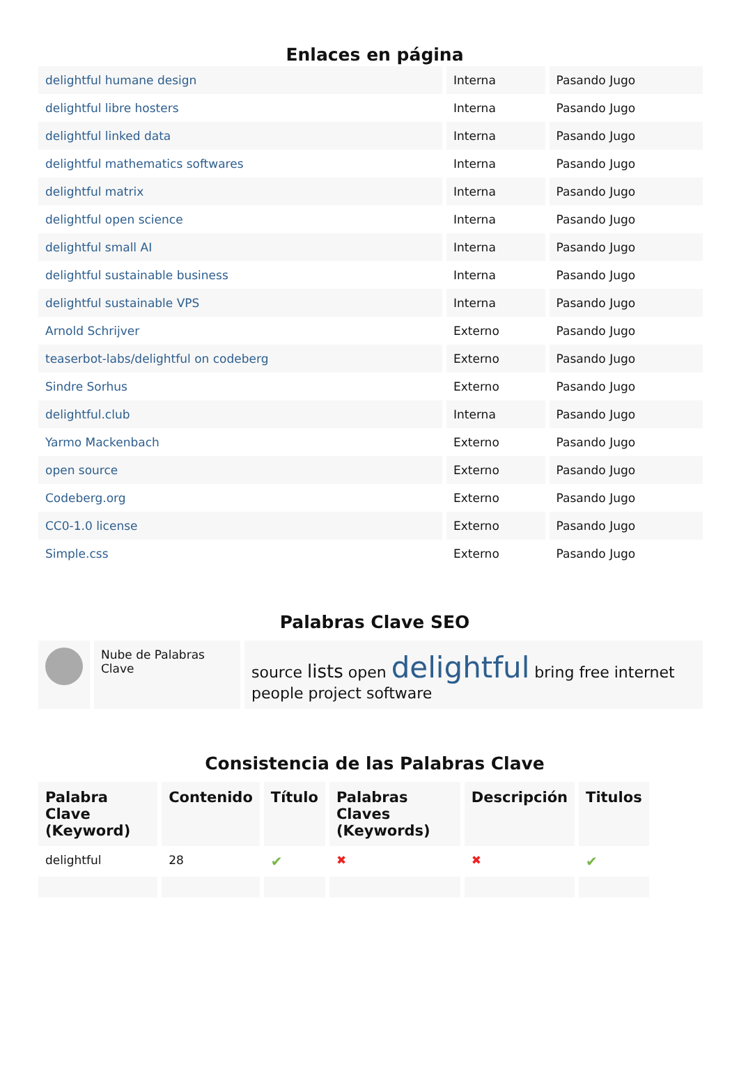Enlaces en página
| delightful humane design | Interna | Pasando Jugo |
| delightful libre hosters | Interna | Pasando Jugo |
| delightful linked data | Interna | Pasando Jugo |
| delightful mathematics softwares | Interna | Pasando Jugo |
| delightful matrix | Interna | Pasando Jugo |
| delightful open science | Interna | Pasando Jugo |
| delightful small AI | Interna | Pasando Jugo |
| delightful sustainable business | Interna | Pasando Jugo |
| delightful sustainable VPS | Interna | Pasando Jugo |
| Arnold Schrijver | Externo | Pasando Jugo |
| teaserbot-labs/delightful on codeberg | Externo | Pasando Jugo |
| Sindre Sorhus | Externo | Pasando Jugo |
| delightful.club | Interna | Pasando Jugo |
| Yarmo Mackenbach | Externo | Pasando Jugo |
| open source | Externo | Pasando Jugo |
| Codeberg.org | Externo | Pasando Jugo |
| CC0-1.0 license | Externo | Pasando Jugo |
| Simple.css | Externo | Pasando Jugo |
Palabras Clave SEO
| | Nube de Palabras Clave | source lists open delightful bring free internet people project software |
Consistencia de las Palabras Clave
| Palabra Clave (Keyword) | Contenido | Título | Palabras Claves (Keywords) | Descripción | Titulos |
| --- | --- | --- | --- | --- | --- |
| delightful | 28 | ✔ | ✖ | ✖ | ✔ |